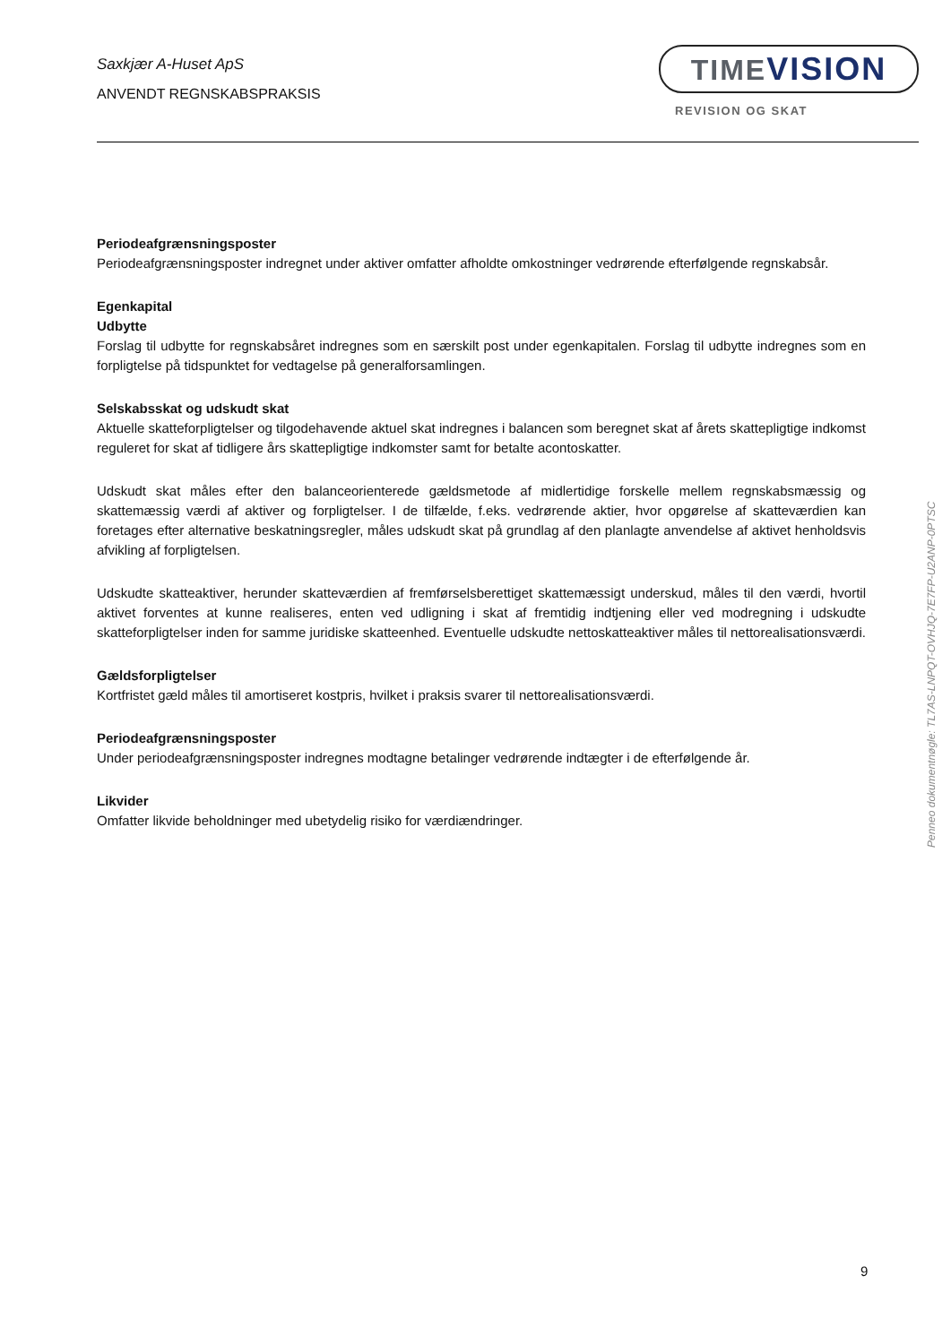Saxkjær A-Huset ApS
ANVENDT REGNSKABSPRAKSIS
TIMEVISION
REVISION OG SKAT
Periodeafgrænsningsposter
Periodeafgrænsningsposter indregnet under aktiver omfatter afholdte omkostninger vedrørende efterfølgende regnskabsår.
Egenkapital
Udbytte
Forslag til udbytte for regnskabsåret indregnes som en særskilt post under egenkapitalen. Forslag til udbytte indregnes som en forpligtelse på tidspunktet for vedtagelse på generalforsamlingen.
Selskabsskat og udskudt skat
Aktuelle skatteforpligtelser og tilgodehavende aktuel skat indregnes i balancen som beregnet skat af årets skattepligtige indkomst reguleret for skat af tidligere års skattepligtige indkomster samt for betalte acontoskatter.
Udskudt skat måles efter den balanceorienterede gældsmetode af midlertidige forskelle mellem regnskabsmæssig og skattemæssig værdi af aktiver og forpligtelser. I de tilfælde, f.eks. vedrørende aktier, hvor opgørelse af skatteværdien kan foretages efter alternative beskatningsregler, måles udskudt skat på grundlag af den planlagte anvendelse af aktivet henholdsvis afvikling af forpligtelsen.
Udskudte skatteaktiver, herunder skatteværdien af fremførselsberettiget skattemæssigt underskud, måles til den værdi, hvortil aktivet forventes at kunne realiseres, enten ved udligning i skat af fremtidig indtjening eller ved modregning i udskudte skatteforpligtelser inden for samme juridiske skatteenhed. Eventuelle udskudte nettoskatteaktiver måles til nettorealisationsværdi.
Gældsforpligtelser
Kortfristet gæld måles til amortiseret kostpris, hvilket i praksis svarer til nettorealisationsværdi.
Periodeafgrænsningsposter
Under periodeafgrænsningsposter indregnes modtagne betalinger vedrørende indtægter i de efterfølgende år.
Likvider
Omfatter likvide beholdninger med ubetydelig risiko for værdiændringer.
9
Penneo dokumentnøgle: TL7AS-LNPQT-OVHJQ-7E7FP-U2ANP-0PTSC